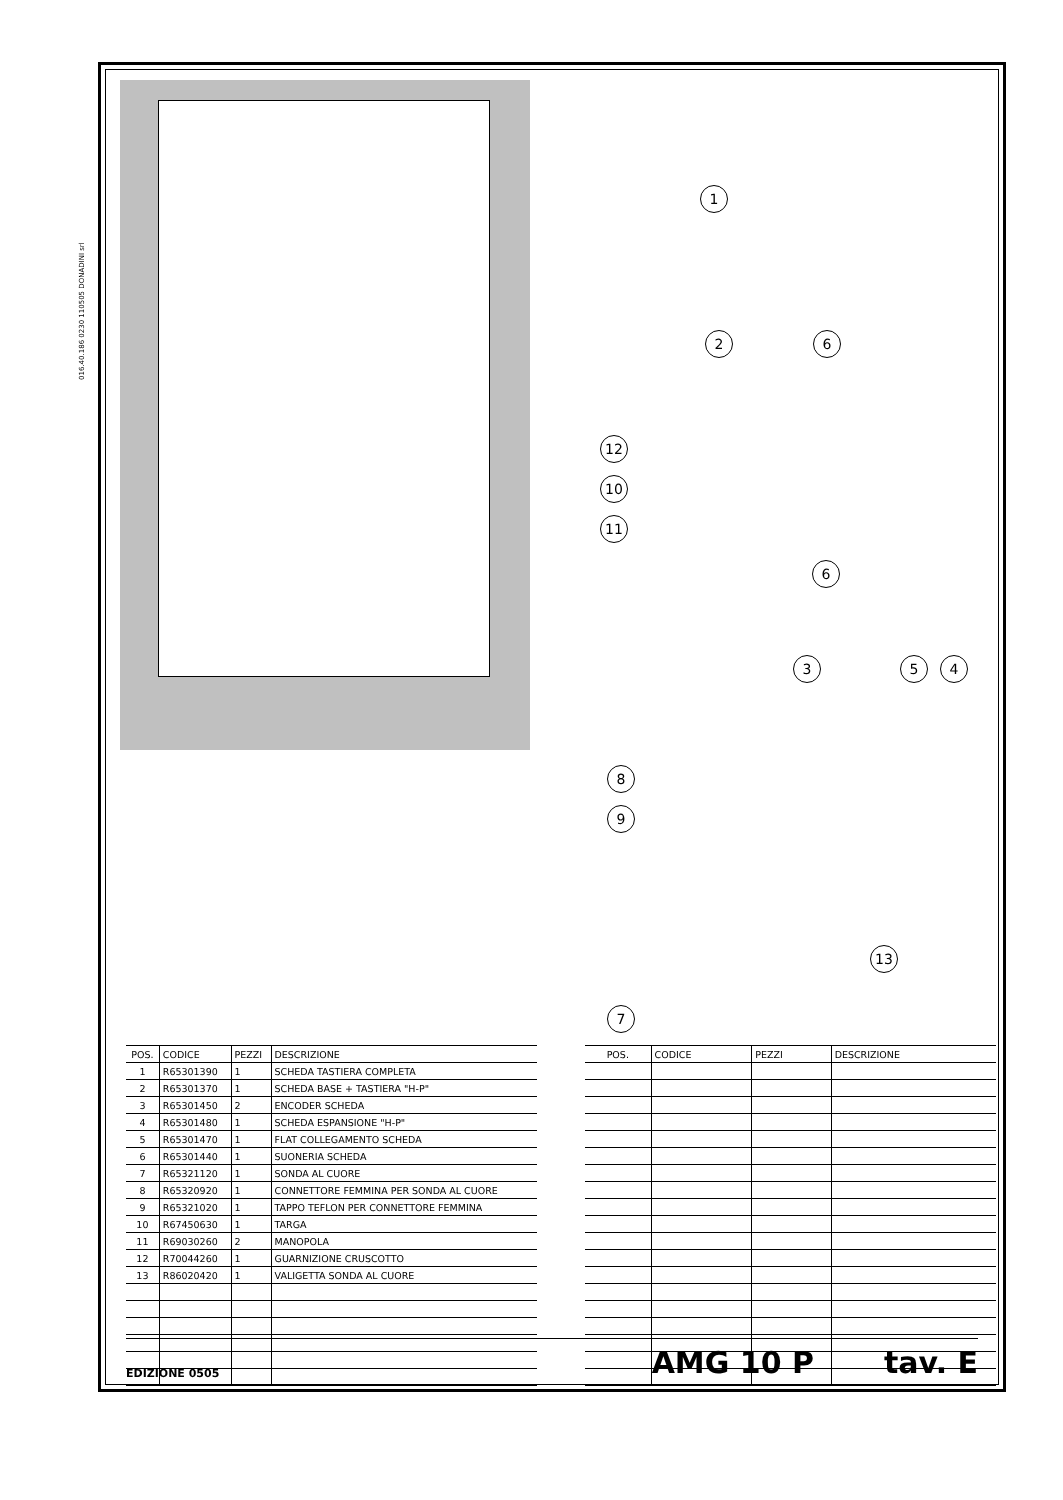016.40.186 0230 110505 DONADINI srl
1
2
6
6
12
10
11
3 5 4
8
9
13
7
| POS. | CODICE | PEZZI | DESCRIZIONE |
| --- | --- | --- | --- |
| 1 | R65301390 | 1 | SCHEDA TASTIERA COMPLETA |
| 2 | R65301370 | 1 | SCHEDA BASE + TASTIERA "H-P" |
| 3 | R65301450 | 2 | ENCODER SCHEDA |
| 4 | R65301480 | 1 | SCHEDA ESPANSIONE "H-P" |
| 5 | R65301470 | 1 | FLAT COLLEGAMENTO SCHEDA |
| 6 | R65301440 | 1 | SUONERIA SCHEDA |
| 7 | R65321120 | 1 | SONDA AL CUORE |
| 8 | R65320920 | 1 | CONNETTORE FEMMINA PER SONDA AL CUORE |
| 9 | R65321020 | 1 | TAPPO TEFLON PER CONNETTORE FEMMINA |
| 10 | R67450630 | 1 | TARGA |
| 11 | R69030260 | 2 | MANOPOLA |
| 12 | R70044260 | 1 | GUARNIZIONE CRUSCOTTO |
| 13 | R86020420 | 1 | VALIGETTA SONDA AL CUORE |
| POS. | CODICE | PEZZI | DESCRIZIONE |
| --- | --- | --- | --- |
EDIZIONE 0505
AMG 10 P
tav. E